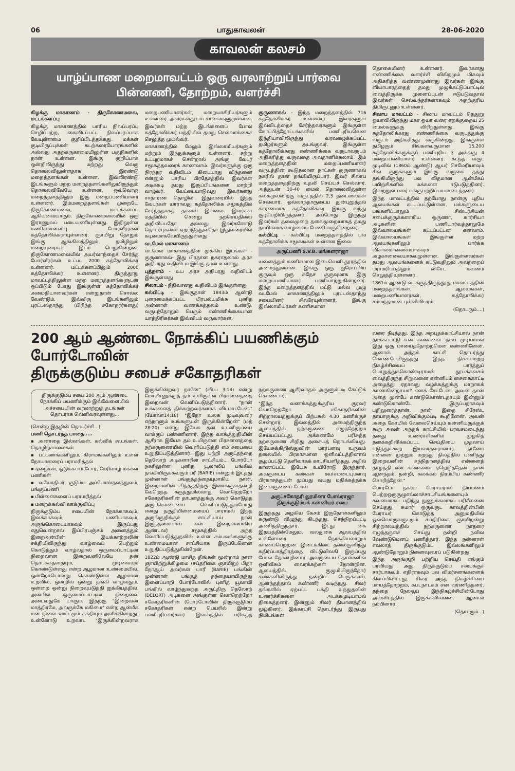06 பாதுகாவலன் 28-06-2020
காவலன் கலசம்
யாழ்ப்பாண மறைமாவட்டம் ஒரு வரலாற்றுப் பார்வை
பின்னணி, தோற்றம், வளர்ச்சி
கிழக்கு மாகாணம் - திருகோணமலை, மட்டக்களப்பு
கிழக்கு மாகாணத்தில் பாரிய நிலப்பரப்பு செழிப்பற்ற, கைவிடப்பட்ட நிலப்பரப்பாக வேயுள்ளமை குறிப்பிடத்தக்கது. மக்கள் குடியிருப்புக்கள் கடற்கரையோரங்களில் அல்லது அதற்கருகாமையிலுள்ள பகுதிகளில் தான் உள்ளன. இங்கு குறிப்பாக ஒன்றிலிருந்து மற்றது வெகு தொலைவிலுள்ளதாக இரண்டு மறைத்தளங்கள் உள்ளன. இவ்விரண்டு இடங்களும் மற்ற மறைத்தளங்களிலுமிருந்தும் தொலைவிலேயே உள்ளன. ஒவ்வொரு மறைத்தளத்திலும் இரு மறைப்பணியாளர் உள்ளனர். இம்மறைத்தளங்கள் முறையே திருகோணமலை, மட்டக்களப்பு ஆகியவையாகும். திருகோணமலையில் ஒரு இராணுவப் படையணியுள்ளது. இதிலுள்ள கணிசமானளவு போர்வீரர்கள் கத்தோலிக்கராயுள்ளனர். ஞாயிறு தோறும் இங்கு ஆங்கிலத்திலும், தமிழிலும் மறையுரைகள் இடம் பெறுகின்றன. திருகோணமலையில் அயர்லாந்தைச் சேர்ந்த போர்வீரர்கள் உட்பட 2000 கத்தோலிக்கர் உள்ளனர். மட்டக்களப்பிலும் 2000 கத்தோலிக்கர் உள்ளனர். திருத்தூது மாவட்டத்திலுள்ள மற்ற மறைத்தளங்களுடன் ஒப்பிடும் போது இங்குள்ள கத்தோலிக்கர் அமைதியானவர்கள் என்றுதான் சொல்ல வேண்டும். இவ்விரு இடங்களிலும் புரட்டஸ்தாந்து (பிரிந்த சகோதரர்களது) மறைபணியாளர்கள், மறையாசிரியர்களும் உள்ளனர். அவர்களது பாடசாலைகளுமுள்ளன.
இவர்கள் மற்ற இடங்களைப் போல கத்தோலிக்கர் மத்தியில் தமது செல்வாக்கைச் செலுத்த முயல்வர்.
மாகாணத்தில் மேலும் இஸ்லாமியர்களும் மற்றும் இந்துக்களும் உள்ளனர். சற்று உட்புறமாகச் சென்றால் அங்கு வேடர் சமூகத்தவரைக் காணலாம். இவர்களுக்கு ஒரு நிரந்தர வதிவிடம் கிடையாது விந்தனை என்னும் பாரிய பிரதேசத்தில் இவர்கள் அடிக்கடி தமது இருப்பிடங்களை மாற்றி வாழ்வர். வேட்டையாடுவது இவர்களது சாதாரண தொழில். இதுவரையில் இந்த வேடர்கள் யாராவது கத்தோலிக்க சமூகத்தில் சேர்ந்ததாகத் தகவல் இல்லை. இவர்கள் மத்தியில் சென்று நற்செய்தியை அறிவிப்பதோ அல்லது இவர்களோடு தொடர்புகளை ஏற்படுத்துவதோ இதுவரையில் கடினமாகவேயிருந்துள்ளது.
வடமேல் மாகாணம்
வடமேல் மாகாணத்தின் முக்கிய இடங்கள் - குருணாகல்- இது பிரதான நகராதலால் அரச அதிபரது வதிவிடம் இங்கு தான் உள்ளது.
புத்தளம் - உப அரச அதிபரது வதிவிடம் இங்குள்ளது
சிலாபம் - நீதிவானது வதிவிடம் இங்குள்ளது
கல்பிட்டி - இங்குதான் 1843ம் ஆண்டு புனரமைக்கப்பட்ட பிரபல்யமிக்க புனித அன்னாள் வணக்கத்தலம் உண்டு. வருடந்தோறும் பெரும் எண்ணிக்கையான யாத்திரிகர்கள் இவ்விடம் வருவார்கள்.
குருணாகல் - இந்த மறைத்தளத்தில் 716 கத்தோலிக்கர் உள்ளனர். இவர்களுள் இவ்விடத்தைச் சேர்ந்தவர்களும் இங்குள்ள கோப்பித்தோட்டங்களில் பணிபுரியவென இந்தியாவிலிருந்து வரவழைக்கப்பட்ட தமிழர்களும் அடங்குவர். இங்குள்ள கத்தோலிக்கரது எண்ணிக்கை வருடாவருடம் அதிகரித்து வருவதை அவதானிக்கலாம். இம் மறைத்தளத்தின் மறைப்பணியாளர் வருடத்தின் கூடுதலான நாட்கள் குருணாகல் நகரில் தான் தங்கியிருப்பார். இவர் சிலாப மறைத்தளத்திற்கு உதவி செய்யச் செல்வார். அத்துடன் 30-40 மைல் தொலைவிலுள்ள கல்கமுவவிற்கு வருடத்தில் 2,3 தடைவைகள் செல்வார். ஒல்லாந்தாருடைய துன்புறுத்தல் காரணமாக கத்தோலிக்கர் இங்கு வந்து குடியேறியிருந்தனர். அப்போது இருந்து இவர்கள் தலைமுறை தலைமுறையாகத் தமது நம்பிக்கை வாழ்வைப் பேணி வருகின்றனர்.
கல்பிட்டி - கல்பிட்டி மறைத்தளத்தில் பல கத்தோலிக்க சமூகங்கள் உள்ளன இவை
அருட்பணி S.V.B. மங்களராஜா
யனைத்தும் கணிசமான இடைவெளி தூரத்தில் அமைந்துள்ளன. இங்கு ஒரு ஐரோப்பிய குருவும் ஒரு சுதேச குருவுமாக இரு மறைப்பணியாளர் பணியாற்றுகின்றனர். இந்த மறைத்தளத்தில் மட்டு மல்ல முழு வடமேல் மாகாணத்திலும் புரட்டஸ்தாந்து சபையினர் சிலரேயுள்ளனர். இங்கு இஸ்லாமியர்கள் கணிசமான
தொகையினர் உள்ளனர். இவர்களது எண்ணிக்கை வளர்ச்சி விகிதமும் மிகவும் அதிகரித்த வண்ணமுள்ளது இவர்கள் இங்கு வியாபாரத்தைத் தமது முழுக்கட்டுப்பாட்டில் வைத்திருக்க முனைப்புடன் ஈடுபடுவதால் இவர்கள் செல்வந்தர்களாகவும் அதற்குரிய திமிருடனும் உள்ளனர்.
சிலாப மாவட்டம் - சிலாப மாவட்டம் தெதுறு ஓயாவிலிருந்து மகா ஓயா வரை ஏறக்குறைய 25 மைல்களுக்கு விரிந்துள்ளது. இங்கு கத்தோலிக்கரது எண்ணிக்கை வருடத்துக்கு வருடம் அதிகரித்து வருகின்றது. இங்குள்ள தமிழரும் சிங்களவருமான 15,200 கத்தோலிக்கருக்குப் பணிபுரிய 3 அல்லது 4 மறைப்பணியாளர் உள்ளனர். கடந்த வருட முடிவில் (1860ம் ஆண்டு) ஆயர் செமேரியாவும் சில குருக்களும் இங்கு வருகை தந்து தங்கியிருந்து பல விதமான ஆன்மீகப் பயிற்சிகளில் மக்களை ஈடுபடுத்தினர். இவற்றுள் பலர் பங்குபற்றிப்பயனடைந்தனர்.
இந்த மாவட்டத்தில் தற்போது நான்கு புதிய ஆலயங்கள் கட்டப்பட்டுள்ளன. மக்களுடைய பங்களிப்பாலும் சிஸ்டர்சியன் சபைக்குருக்களாகிய ஒருணா, கார்சியா அடிகளின் பணியார்வத்தாலுமே இவ்வாலயங்கள் கட்டப்பட்டன எனலாம். இவ்வாலயங்கள் இங்குள்ள மற்ற ஆலயங்களிலும் பார்க்க விசாலமானவையாகவும் அழகானவையாகவுமுள்ளன. இங்குள்ளவர்கள் தமது ஆலயங்களைக் கட்டுவதிலும் அவற்றைப் பராமரிப்பதிலும் விசேட கவனம் செலுத்தியுள்ளனர்.
1861ம் ஆண்டு வடக்குத்திருத்தூது மாவட்டத்தின் மறைத்தளங்கள், ஆலயங்கள், மறைபணியாளர்கள், கத்தோலிக்கர் சம்மந்தமான புள்ளிவிபரம்
(தொடரும்....)
200 ஆம் ஆண்டை நோக்கிப் பயணிக்கும் போர்டோவின்
திருக்குடும்ப சபைச் சகோதரிகள்
திருக்குடும்ப சபை 200 ஆம் ஆண்டை நோக்கிப் பயணிக்கும் இவ்வேளையில் அச்சபையின் வரலாற்றுத் தடங்கள் தொடராக வெளிவரவுள்ளது...
(சென்ற இதழின் தொடர்ச்சி...)
பணி தொடர்ந்த பாதை.....
▪ அனாதை இல்லங்கள், கல்விக் கூடங்கள், தொழிற்சாலைகள்
▪ பட்டணங்களிலும், கிராமங்களிலும் உள்ள நோயாளரைப் பராமரித்தல்
▪ ஏழைகள், ஒடுக்கப்பட்டோர், சேரிவாழ் மக்கள் பணிகள்
▪ வயோதிபர், குடும்ப அப்போஸ்தலத்துவம், பங்குப்பணி
▪ பிள்ளைகளைப் பராமரித்தல்
▪ மறைக்கல்வி ஊக்குவிப்பு
திருக்குடும்ப சபையின் நோக்காகவும், இலக்காகவும், பணியாகவும், அருங்கொடையாகவும் இருப்பது எதுவென்றால் இப்பிரபஞ்சம் அனைத்தும் இறைஅன்பின் இயக்காற்றலின் சக்தியிலிருந்து வாழ்வைப் பெற்றும் கொடுத்தும் வாழ்வதால் ஒருமைப்பாட்டின் நிறைவான இறைவனிலேயே தன் தொடக்கத்தையும், முடிவையும் கொண்டுள்ளது என்ற ஆழமான உண்மையில், ஒன்றோடொன்று கொண்டுள்ள ஆழமான உறவில், ஒன்றில் ஒன்று தங்கி வாழ்வதும், ஒன்றை ஒன்று நிறைவுபடுத்தி ஐக்கியத்தில். அன்பில் ஒருமைப்பாட்டின் நிறைவை அடைவதுமே யாகும். இதற்கு "இறைவன் மாத்திரமே, அவருக்கே மகிமை" என்ற ஆன்மீக மன நிலை ஊட்டமும் சக்தியும் அளிக்கின்றது. உன்னோடு உறவாட "இருக்கின்றவராக இருக்கின்றவர் நானே" (வி.ப 3:14) என்று மோயீசனுக்குத் தம் உயிருள்ள பிரசன்னத்தை இறைவன் வெளிப்படுத்தினார். "நான் உங்களைத் திக்கற்றவர்களாக விடமாட்டேன்." (யோவா14:18) "இதோ உலக முடிவுவரை எந்நாளும் உங்களுடன் இருக்கின்றேன்" (மத் 28:20) என்று இயேசு தன் உடனிருப்பை வாக்குப் பண்ணினார். இந்த வாக்குறுதியின் ஆசீராக இயேசு தம் உயிருள்ள பிரசன்னத்தை நற்கருணையில் வெளிப்படுத்தி எம் சபையை உறுதிப்படுத்தினார். இது பற்றி அருட்தந்தை தெலோற் அடிகளாரின் சாட்சியம்... போர்டோ நகரிலுள்ள புனித யூலாலிப் பங்கில் தங்கியிருக்கவரும் பரீ (BARIE) என்னும் இடத்து முன்னாள் பங்குத்தந்தையுமாகிய நான், இறைவனின் சித்தத்திற்கு இணங்குவதன்றி வேறெந்த கருத்துமில்லாது லொறெற்றோ சகோதரிகளின் தாபனத்துக்கு அவர் கொடுத்த அருட்கொடையை வெளிப்படுத்தும்போது எனது தகுதியின்மையைப் பாராமல் இந்த அருங்குறிக்குச் சாட்சியாய் நான் இருந்தமையால் என் இறைவனாகிய ஆண்டவர் சமூகத்தில் அந்த வெளிப்படுத்துதலில் உள்ள சம்பவங்களுக்கு உண்மையான சாட்சியாக இருப்பேனென உறுதிப்படுத்துகின்றேன்.
1822ம் ஆண்டு மாசித் திங்கள் மூன்றாம் நாள் ஞாயிற்றுக்கிழமை (சப்தரிகை ஞாயிறு) பிதா நோஆய் அவர்கள் பாரீ (BARIE) பங்கின் முன்னாள் பங்குத் தந்தையாயிருந்து இளைப்பாறி போர்டோவில் புனித யூலாலி பங்கில் வாழ்ந்துவந்த அருட்திரு தெலோற் (DELORT) அடிகளை அங்குள்ள லொறெற்றோ சகோதரிகளின் (போர்டோவின் திருக்குடும்ப சகோதரிகள் என்ற பெயரில் இன்று பணிபுரிபவர்கள்) இல்லத்தில் பரிசுத்த நற்கருணை ஆசீர்வாதம் அருளும்படி கேட்டுக் கொண்டார்.
"இந்த வணக்கத்துக்குரிய குரவர் லொறெற்றோ சகோதரிகளின் சிற்றாலயத்துக்குப் பிற்பகல் 4.30 மணிக்குச் சென்றார். இல்லத்தில் அமைந்திருந்த ஆலயத்தில் நற்கருணை எழுந்தேற்றம் செய்யப்பட்டது. அக்கணமே பரிசுத்த நற்கருணை சிறிது அசையத் தொடங்கியது. இயேசுக்கிறிஸ்துவின் மார்பளவு உருவம் தலையில் பிரகாசமான ஒளிவட்டத்தினால் சூழப்பட்டு தெளிவாகக் காட்சியளித்தது. அதில் காணப்பட்ட இயேசு உயிரோடு இருந்தார். அவருடைய கண்கள் கூச்சமடையுமளவு பிரகாசத்துடன் முப்பது வயது மதிக்கத்தக்க இளைஞனைப் போல்
அருட்சகோதரி லூமினா போல்ராஜா
திருக்குடும்பக் கன்னியர் சபை
இருந்தது. அழகிய கேசம் இருதோள்களிலும் சுருண்டு விழுந்து கிடந்தது. செந்நிறப்பட்டி அணிந்திருந்தார். இடது கை இதயத்தின்மேலும், வலதுகை ஆலயத்தில் உள்ளோரை நோக்கியவாறும் காணப்பெற்றன. இடைக்கிடை தலைகுனிந்து கதிர்ப்பாத்திரத்தை விட்டுவிலகி இருப்பது போல் தோன்றினார். அவருடைய தோள்களில் ஒளிவீசும் வைரக்கற்கள் தோன்றின. ஆலயத்தில் குழுமியிருந்தோர் கண்களிலிருந்து நன்றிப் பெருக்கால், ஆனந்தத்தால் கண்ணீர் வடிந்தது. சிலர் தங்களில் ஏற்பட்ட பக்தி உந்துதலின் உணர்ச்சிகளை அடக்கமுடியாமல் திகைத்தனர். இன்னும் சிலர் தியானத்தில் மூழ்கினர். இக்காட்சி தொடர்ந்து இருபது நிமிடங்கள்
வரை நீடித்தது. இந்த அற்புதக்காட்சியால் நான் தாக்கப்பட்டு என் கண்களை நம்ப முடியாமல் இது ஒரு மாயைத்தோற்றமென எண்ணினேன். ஆனால் அந்தக் காட்சி தொடர்ந்து கொண்டேயிருந்தது. இந்த நிச்சயமற்ற நிகழ்ச்சியைப் பார்த்துப் பொறுத்துக்கொண்டிராமல் தூபக்கலசம் வைத்திருந்த சிறுவனை என்னிடம் சைகைகாட்டி அழைத்து ஏதாவது வழக்கத்துக்கு மாறாகக் காண்கின்றாயா? எனக் கேட்டேன். அவன் தான் அதை முன்பே கண்டுகொண்டதாயும் இன்னும் கண்டுகொண்டே இருப்பதாகவும் பதிலுரைத்தான். நான் இதை சிரேஸ்ட தாயாருக்கு அறிவிக்கும்படி கூறினேன். அவன் அதை கோயில் வேலைசெய்யும் கன்னியருக்குக் கூற அவள் அந்தக் காட்சியில் பரவசமடைந்து தனது உணர்ச்சிகளில் மூழ்கித் தனக்கறிவிக்கப்பட்ட செய்தியை முதலாய் எடுத்துக்கூற இயலாதவரானார். நானோ என்னை முற்றும் மறந்து நிலத்தில் பணிந்து இறைவனின் சந்நிதானத்தில் என்னைத் தாழ்த்தி என் கண்களை ஏறெடுத்தேன். நான் ஆனந்தம், நன்றி, கலக்கம் நிரம்பிய கண்ணீர் சொரிந்தேன்."
போர்டோ நகரப் பேராயரால் நியமனம் பெற்றஒருகுழுஎல்லாச்சாட்சியங்களையும் கவனமாகப் பதிந்து நுணுக்கமாகப் பரிசீலனை செய்தது. சுமார் ஒருவருட காலத்தின்பின் பேராயர் கொடுத்த அனுமதியில் ஒவ்வொருவருடமும் சப்திரிகை ஞாயிறன்று சிற்றாலயத்தில் நற்கருணை நாதரை எழுந்தருளச் செய்து நன்றி நவில வேண்டுமெனப் பணித்தார். இந்த நன்னாள் எல்லாத் திருக்குடும்ப இல்லங்களிலும் ஆண்டுதோறும் நினைவுகூரப் படுகின்றது.
இந்த அருங்குறி பற்றிய செய்தி எங்கும் பரவியது. அது திருக்குடும்ப சபைக்குச் சார்பாகவும், எதிராகவும் பல விமர்சனங்களைக் கிளப்பிவிட்டது. சிலர் அந்த நிகழ்ச்சியை மாயத்தோற்றம், கபடநாடகம் என வர்ணித்தனர். தந்தை நோஆய் இந்நிகழ்ச்சியின்போது அவ்விடத்தில் இருக்கவில்லை. ஆனால் நம்பினார்.
(தொடரும்...)